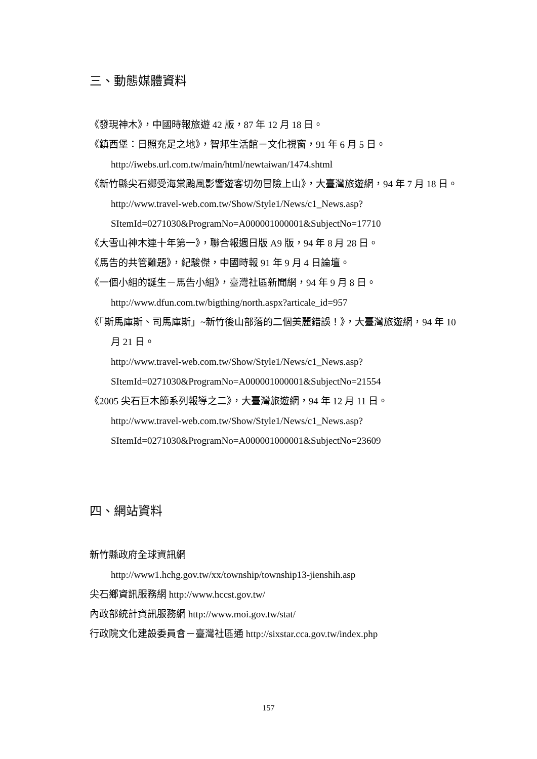三、動態媒體資料
《發現神木》，中國時報旅遊 42 版，87 年 12 月 18 日。
《鎮西堡：日照充足之地》，智邦生活館－文化視窗，91 年 6 月 5 日。
http://iwebs.url.com.tw/main/html/newtaiwan/1474.shtml
《新竹縣尖石鄉受海棠颱風影響遊客切勿冒險上山》，大臺灣旅遊網，94 年 7 月 18 日。
http://www.travel-web.com.tw/Show/Style1/News/c1_News.asp?SItemId=0271030&ProgramNo=A000001000001&SubjectNo=17710
《大雪山神木連十年第一》，聯合報週日版 A9 版，94 年 8 月 28 日。
《馬告的共管難題》，紀駿傑，中國時報 91 年 9 月 4 日論壇。
《一個小組的誕生－馬告小組》，臺灣社區新聞網，94 年 9 月 8 日。
http://www.dfun.com.tw/bigthing/north.aspx?articale_id=957
《「斯馬庫斯、司馬庫斯」~新竹後山部落的二個美麗錯誤！》，大臺灣旅遊網，94 年 10 月 21 日。
http://www.travel-web.com.tw/Show/Style1/News/c1_News.asp?SItemId=0271030&ProgramNo=A000001000001&SubjectNo=21554
《2005 尖石巨木節系列報導之二》，大臺灣旅遊網，94 年 12 月 11 日。
http://www.travel-web.com.tw/Show/Style1/News/c1_News.asp?SItemId=0271030&ProgramNo=A000001000001&SubjectNo=23609
四、網站資料
新竹縣政府全球資訊網
http://www1.hchg.gov.tw/xx/township/township13-jienshih.asp
尖石鄉資訊服務網 http://www.hccst.gov.tw/
內政部統計資訊服務網 http://www.moi.gov.tw/stat/
行政院文化建設委員會－臺灣社區通 http://sixstar.cca.gov.tw/index.php
157